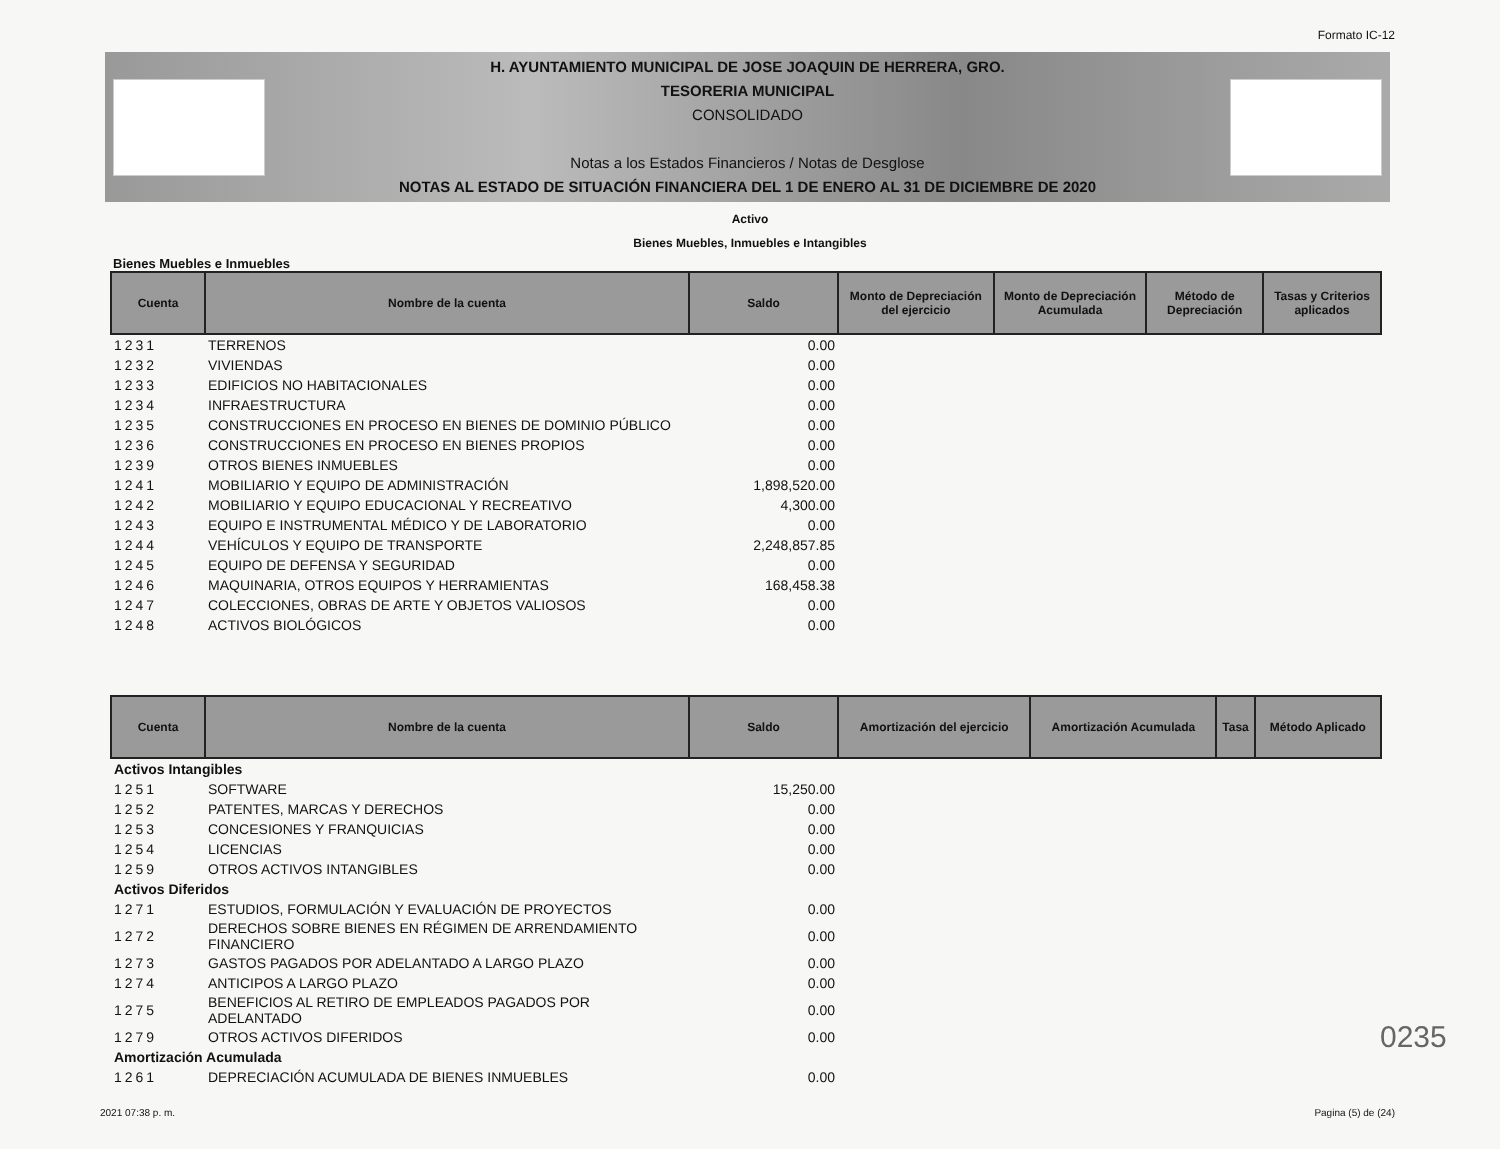Formato IC-12
H. AYUNTAMIENTO MUNICIPAL DE JOSE JOAQUIN DE HERRERA, GRO.
TESORERIA MUNICIPAL
CONSOLIDADO
Notas a los Estados Financieros / Notas de Desglose
NOTAS AL ESTADO DE SITUACIÓN FINANCIERA DEL 1 DE ENERO AL 31 DE DICIEMBRE DE 2020
Activo
Bienes Muebles, Inmuebles e Intangibles
Bienes Muebles e Inmuebles
| Cuenta | Nombre de la cuenta | Saldo | Monto de Depreciación del ejercicio | Monto de Depreciación Acumulada | Método de Depreciación | Tasas y Criterios aplicados |
| --- | --- | --- | --- | --- | --- | --- |
| 1231 | TERRENOS | 0.00 | | | | |
| 1232 | VIVIENDAS | 0.00 | | | | |
| 1233 | EDIFICIOS NO HABITACIONALES | 0.00 | | | | |
| 1234 | INFRAESTRUCTURA | 0.00 | | | | |
| 1235 | CONSTRUCCIONES EN PROCESO EN BIENES DE DOMINIO PÚBLICO | 0.00 | | | | |
| 1236 | CONSTRUCCIONES EN PROCESO EN BIENES PROPIOS | 0.00 | | | | |
| 1239 | OTROS BIENES INMUEBLES | 0.00 | | | | |
| 1241 | MOBILIARIO Y EQUIPO DE ADMINISTRACIÓN | 1,898,520.00 | | | | |
| 1242 | MOBILIARIO Y EQUIPO EDUCACIONAL Y RECREATIVO | 4,300.00 | | | | |
| 1243 | EQUIPO E INSTRUMENTAL MÉDICO Y DE LABORATORIO | 0.00 | | | | |
| 1244 | VEHÍCULOS Y EQUIPO DE TRANSPORTE | 2,248,857.85 | | | | |
| 1245 | EQUIPO DE DEFENSA Y SEGURIDAD | 0.00 | | | | |
| 1246 | MAQUINARIA, OTROS EQUIPOS Y HERRAMIENTAS | 168,458.38 | | | | |
| 1247 | COLECCIONES, OBRAS DE ARTE Y OBJETOS VALIOSOS | 0.00 | | | | |
| 1248 | ACTIVOS BIOLÓGICOS | 0.00 | | | | |
| Cuenta | Nombre de la cuenta | Saldo | Amortización del ejercicio | Amortización Acumulada | Tasa | Método Aplicado |
| --- | --- | --- | --- | --- | --- | --- |
| Activos Intangibles | | | | | | |
| 1251 | SOFTWARE | 15,250.00 | | | | |
| 1252 | PATENTES, MARCAS Y DERECHOS | 0.00 | | | | |
| 1253 | CONCESIONES Y FRANQUICIAS | 0.00 | | | | |
| 1254 | LICENCIAS | 0.00 | | | | |
| 1259 | OTROS ACTIVOS INTANGIBLES | 0.00 | | | | |
| Activos Diferidos | | | | | | |
| 1271 | ESTUDIOS, FORMULACIÓN Y EVALUACIÓN DE PROYECTOS | 0.00 | | | | |
| 1272 | DERECHOS SOBRE BIENES EN RÉGIMEN DE ARRENDAMIENTO FINANCIERO | 0.00 | | | | |
| 1273 | GASTOS PAGADOS POR ADELANTADO A LARGO PLAZO | 0.00 | | | | |
| 1274 | ANTICIPOS A LARGO PLAZO | 0.00 | | | | |
| 1275 | BENEFICIOS AL RETIRO DE EMPLEADOS PAGADOS POR ADELANTADO | 0.00 | | | | |
| 1279 | OTROS ACTIVOS DIFERIDOS | 0.00 | | | | |
| Amortización Acumulada | | | | | | |
| 1261 | DEPRECIACIÓN ACUMULADA DE BIENES INMUEBLES | 0.00 | | | | |
0235
2021 07:38 p. m. Pagina (5) de (24)